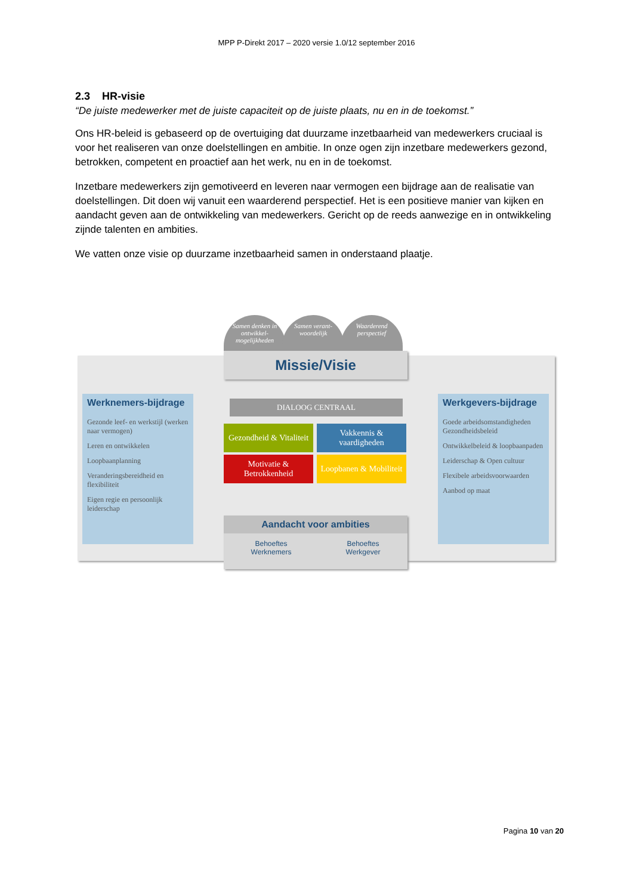MPP P-Direkt 2017 – 2020 versie 1.0/12 september 2016
2.3 HR-visie
“De juiste medewerker met de juiste capaciteit op de juiste plaats, nu en in de toekomst.”
Ons HR-beleid is gebaseerd op de overtuiging dat duurzame inzetbaarheid van medewerkers cruciaal is voor het realiseren van onze doelstellingen en ambitie. In onze ogen zijn inzetbare medewerkers gezond, betrokken, competent en proactief aan het werk, nu en in de toekomst.
Inzetbare medewerkers zijn gemotiveerd en leveren naar vermogen een bijdrage aan de realisatie van doelstellingen. Dit doen wij vanuit een waarderend perspectief. Het is een positieve manier van kijken en aandacht geven aan de ontwikkeling van medewerkers. Gericht op de reeds aanwezige en in ontwikkeling zijnde talenten en ambities.
We vatten onze visie op duurzame inzetbaarheid samen in onderstaand plaatje.
Samen denken in ontwikkel-mogelijkheden
Samen verant-woordelijk
Waarderend perspectief
Missie/Visie
Werknemers-bijdrage
Gezonde leef- en werkstijl (werken naar vermogen)
Leren en ontwikkelen
Loopbaanplanning
Veranderingsbereidheid en flexibiliteit
Eigen regie en persoonlijk leiderschap
DIALOOG CENTRAAL
Gezondheid & Vitaliteit
Vakkennis & vaardigheden
Motivatie & Betrokkenheid
Loopbanen & Mobiliteit
Aandacht voor ambities
Behoeftes
Werknemers Behoeftes
Werkgever
Werkgevers-bijdrage
Goede arbeidsomstandigheden Gezondheidsbeleid
Ontwikkelbeleid & loopbaanpaden
Leiderschap & Open cultuur
Flexibele arbeidsvoorwaarden
Aanbod op maat
Pagina 10 van 20